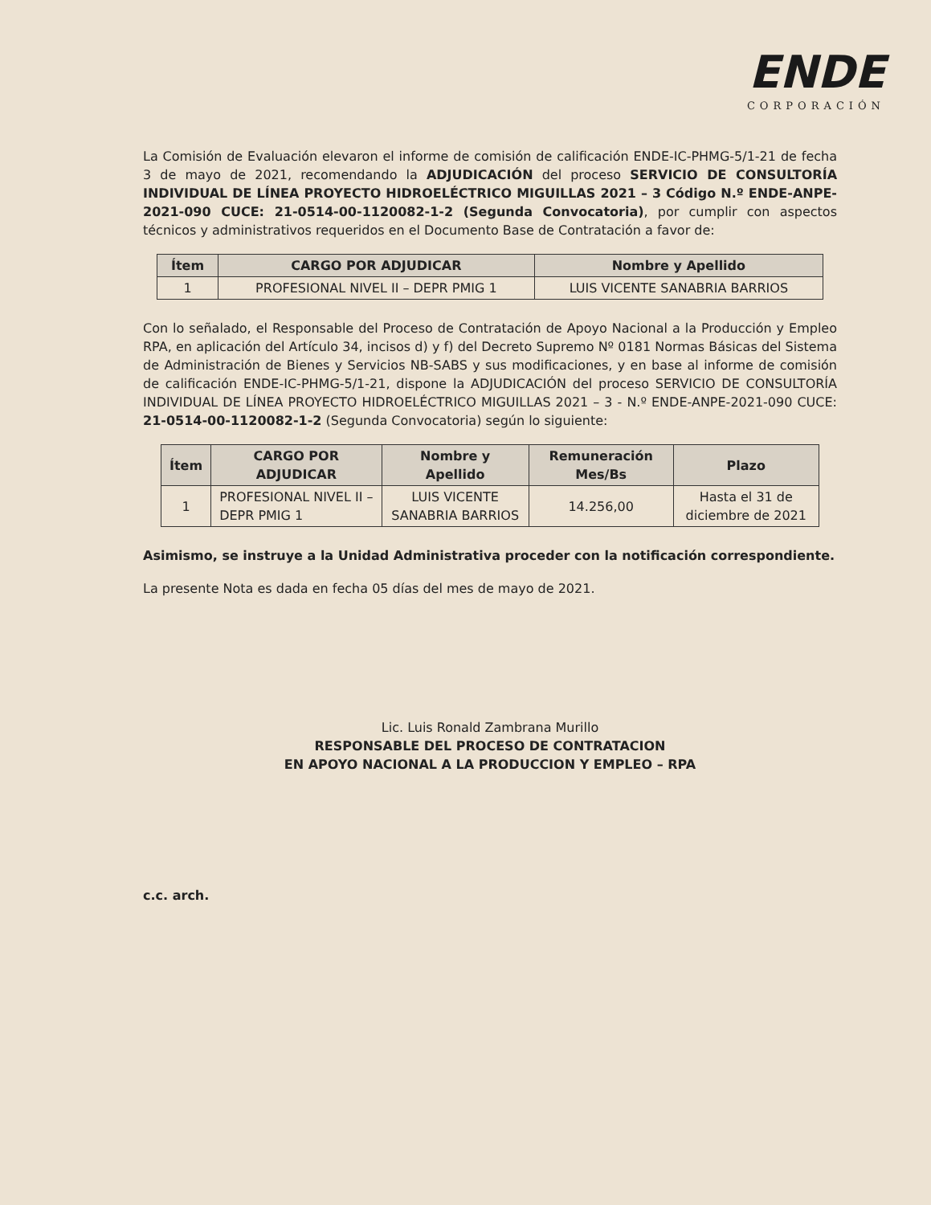ENDE
CORPORACIÓN
La Comisión de Evaluación elevaron el informe de comisión de calificación ENDE-IC-PHMG-5/1-21 de fecha 3 de mayo de 2021, recomendando la ADJUDICACIÓN del proceso SERVICIO DE CONSULTORÍA INDIVIDUAL DE LÍNEA PROYECTO HIDROELÉCTRICO MIGUILLAS 2021 – 3 Código N.º ENDE-ANPE-2021-090 CUCE: 21-0514-00-1120082-1-2 (Segunda Convocatoria), por cumplir con aspectos técnicos y administrativos requeridos en el Documento Base de Contratación a favor de:
| Ítem | CARGO POR ADJUDICAR | Nombre y Apellido |
| --- | --- | --- |
| 1 | PROFESIONAL NIVEL II – DEPR PMIG 1 | LUIS VICENTE SANABRIA BARRIOS |
Con lo señalado, el Responsable del Proceso de Contratación de Apoyo Nacional a la Producción y Empleo RPA, en aplicación del Artículo 34, incisos d) y f) del Decreto Supremo Nº 0181 Normas Básicas del Sistema de Administración de Bienes y Servicios NB-SABS y sus modificaciones, y en base al informe de comisión de calificación ENDE-IC-PHMG-5/1-21, dispone la ADJUDICACIÓN del proceso SERVICIO DE CONSULTORÍA INDIVIDUAL DE LÍNEA PROYECTO HIDROELÉCTRICO MIGUILLAS 2021 – 3 - N.º ENDE-ANPE-2021-090 CUCE: 21-0514-00-1120082-1-2 (Segunda Convocatoria) según lo siguiente:
| Ítem | CARGO POR ADJUDICAR | Nombre y Apellido | Remuneración Mes/Bs | Plazo |
| --- | --- | --- | --- | --- |
| 1 | PROFESIONAL NIVEL II – DEPR PMIG 1 | LUIS VICENTE SANABRIA BARRIOS | 14.256,00 | Hasta el 31 de diciembre de 2021 |
Asimismo, se instruye a la Unidad Administrativa proceder con la notificación correspondiente.
La presente Nota es dada en fecha 05 días del mes de mayo de 2021.
Lic. Luis Ronald Zambrana Murillo
RESPONSABLE DEL PROCESO DE CONTRATACION
EN APOYO NACIONAL A LA PRODUCCION Y EMPLEO – RPA
c.c. arch.